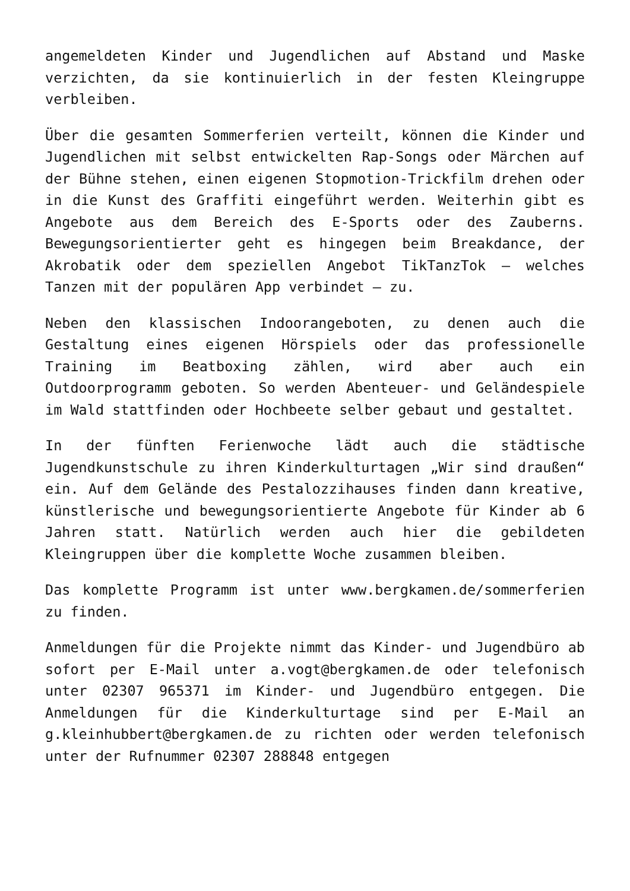angemeldeten Kinder und Jugendlichen auf Abstand und Maske verzichten, da sie kontinuierlich in der festen Kleingruppe verbleiben.
Über die gesamten Sommerferien verteilt, können die Kinder und Jugendlichen mit selbst entwickelten Rap-Songs oder Märchen auf der Bühne stehen, einen eigenen Stopmotion-Trickfilm drehen oder in die Kunst des Graffiti eingeführt werden. Weiterhin gibt es Angebote aus dem Bereich des E-Sports oder des Zauberns. Bewegungsorientierter geht es hingegen beim Breakdance, der Akrobatik oder dem speziellen Angebot TikTanzTok – welches Tanzen mit der populären App verbindet – zu.
Neben den klassischen Indoorangeboten, zu denen auch die Gestaltung eines eigenen Hörspiels oder das professionelle Training im Beatboxing zählen, wird aber auch ein Outdoorprogramm geboten. So werden Abenteuer- und Geländespiele im Wald stattfinden oder Hochbeete selber gebaut und gestaltet.
In der fünften Ferienwoche lädt auch die städtische Jugendkunstschule zu ihren Kinderkulturtagen „Wir sind draußen“ ein. Auf dem Gelände des Pestalozzihauses finden dann kreative, künstlerische und bewegungsorientierte Angebote für Kinder ab 6 Jahren statt. Natürlich werden auch hier die gebildeten Kleingruppen über die komplette Woche zusammen bleiben.
Das komplette Programm ist unter www.bergkamen.de/sommerferien zu finden.
Anmeldungen für die Projekte nimmt das Kinder- und Jugendbüro ab sofort per E-Mail unter a.vogt@bergkamen.de oder telefonisch unter 02307 965371 im Kinder- und Jugendbüro entgegen. Die Anmeldungen für die Kinderkulturtage sind per E-Mail an g.kleinhubbert@bergkamen.de zu richten oder werden telefonisch unter der Rufnummer 02307 288848 entgegen